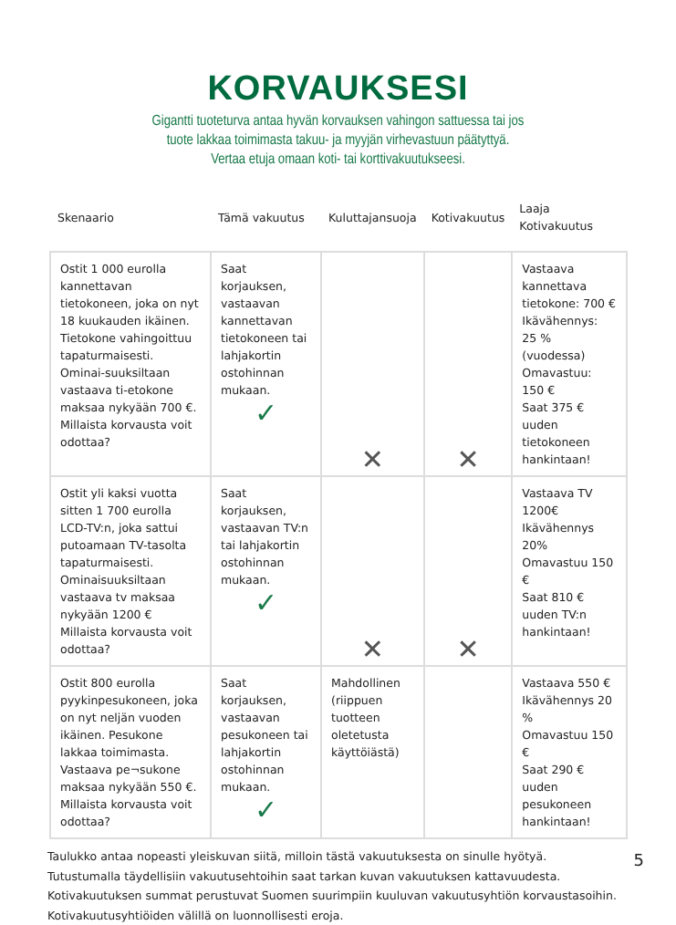KORVAUKSESI
Gigantti tuoteturva antaa hyvän korvauksen vahingon sattuessa tai jos
tuote lakkaa toimimasta takuu- ja myyjän virhevastuun päätyttyä.
Vertaa etuja omaan koti- tai korttivakuutukseesi.
| Skenaario | Tämä vakuutus | Kuluttajansuoja | Kotivakuutus | Laaja Kotivakuutus |
| --- | --- | --- | --- | --- |
| Ostit 1 000 eurolla kannettavan tietokoneen, joka on nyt 18 kuukauden ikäinen. Tietokone vahingoittuu tapaturmaisesti. Ominai-suuksiltaan vastaava ti-etokone maksaa nykyään 700 €. Millaista korvausta voit odottaa? | Saat korjauksen, vastaavan kannettavan tietokoneen tai lahjakortin ostohinnan mukaan. ✓ | ✕ | ✕ | Vastaava kannettava tietokone: 700 € Ikävähennys: 25 % (vuodessa) Omavastuu: 150 € Saat 375 € uuden tietokoneen hankintaan! |
| Ostit yli kaksi vuotta sitten 1 700 eurolla LCD-TV:n, joka sattui putoamaan TV-tasolta tapaturmaisesti. Ominaisuuksiltaan vastaava tv maksaa nykyään 1200 € Millaista korvausta voit odottaa? | Saat korjauksen, vastaavan TV:n tai lahjakortin ostohinnan mukaan. ✓ | ✕ | ✕ | Vastaava TV 1200€ Ikävähennys 20% Omavastuu 150 € Saat 810 € uuden TV:n hankintaan! |
| Ostit 800 eurolla pyykinpesukoneen, joka on nyt neljän vuoden ikäinen. Pesukone lakkaa toimimasta. Vastaava pe¬sukone maksaa nykyään 550 €. Millaista korvausta voit odottaa? | Saat korjauksen, vastaavan pesukoneen tai lahjakortin ostohinnan mukaan. ✓ | Mahdollinen (riippuen tuotteen oletetusta käyttöiästä) | | Vastaava 550 € Ikävähennys 20 % Omavastuu 150 € Saat 290 € uuden pesukoneen hankintaan! |
Taulukko antaa nopeasti yleiskuvan siitä, milloin tästä vakuutuksesta on sinulle hyötyä.
Tutustumalla täydellisiin vakuutusehtoihin saat tarkan kuvan vakuutuksen kattavuudesta.
Kotivakuutuksen summat perustuvat Suomen suurimpiin kuuluvan vakuutusyhtiön korvaustasoihin.
Kotivakuutusyhtiöiden välillä on luonnollisesti eroja.
5